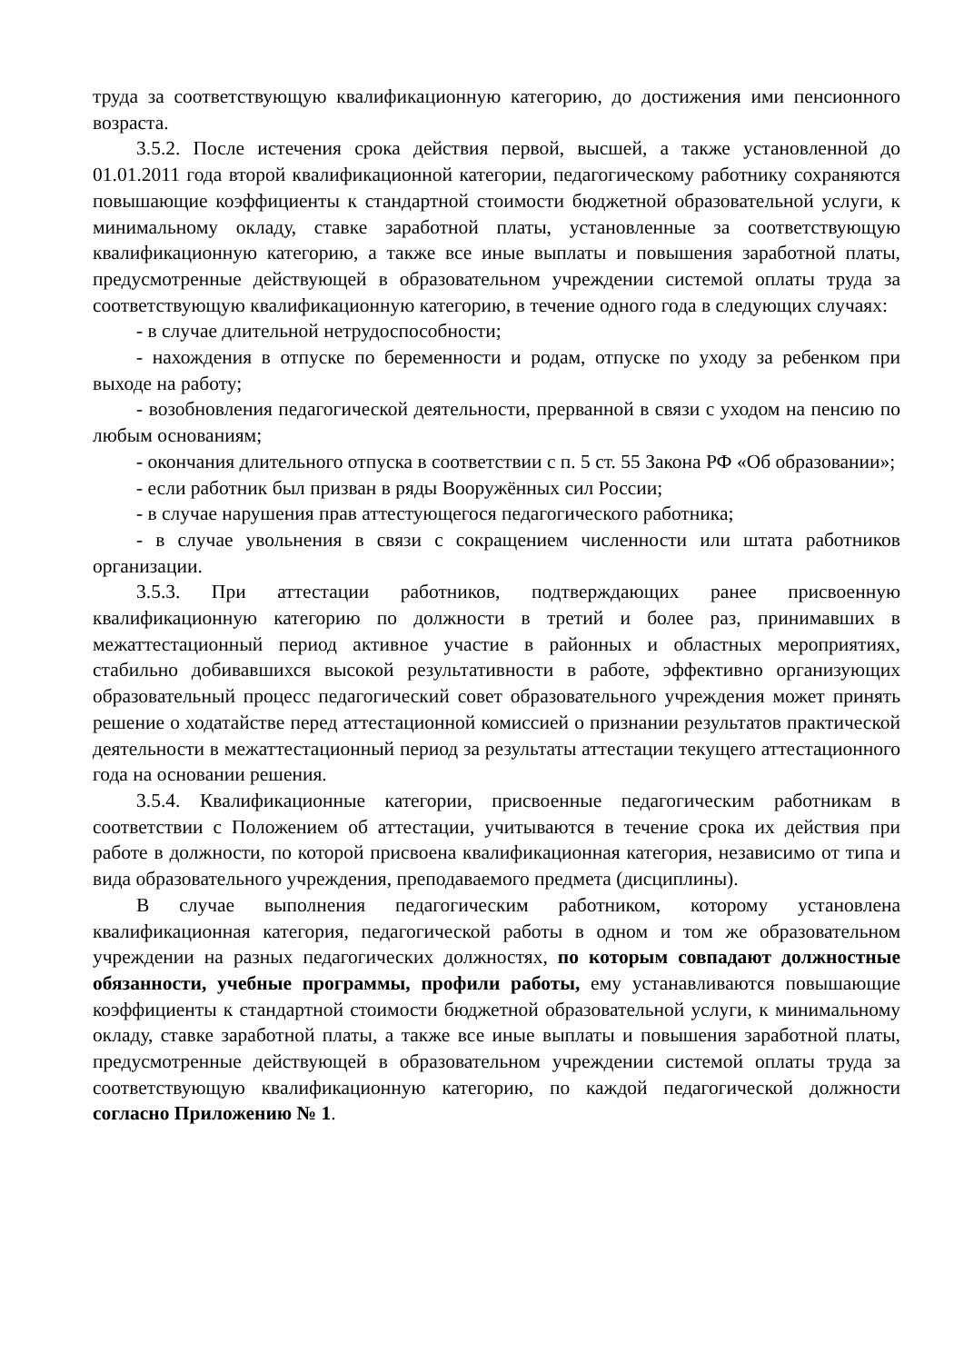труда за соответствующую квалификационную категорию, до достижения ими пенсионного возраста.
3.5.2. После истечения срока действия первой, высшей, а также установленной до 01.01.2011 года второй квалификационной категории, педагогическому работнику сохраняются повышающие коэффициенты к стандартной стоимости бюджетной образовательной услуги, к минимальному окладу, ставке заработной платы, установленные за соответствующую квалификационную категорию, а также все иные выплаты и повышения заработной платы, предусмотренные действующей в образовательном учреждении системой оплаты труда за соответствующую квалификационную категорию, в течение одного года в следующих случаях:
- в случае длительной нетрудоспособности;
- нахождения в отпуске по беременности и родам, отпуске по уходу за ребенком при выходе на работу;
- возобновления педагогической деятельности, прерванной в связи с уходом на пенсию по любым основаниям;
- окончания длительного отпуска в соответствии с п. 5 ст. 55 Закона РФ «Об образовании»;
- если работник был призван в ряды Вооружённых сил России;
- в случае нарушения прав аттестующегося педагогического работника;
- в случае увольнения в связи с сокращением численности или штата работников организации.
3.5.3. При аттестации работников, подтверждающих ранее присвоенную квалификационную категорию по должности в третий и более раз, принимавших в межаттестационный период активное участие в районных и областных мероприятиях, стабильно добивавшихся высокой результативности в работе, эффективно организующих образовательный процесс педагогический совет образовательного учреждения может принять решение о ходатайстве перед аттестационной комиссией о признании результатов практической деятельности в межаттестационный период за результаты аттестации текущего аттестационного года на основании решения.
3.5.4. Квалификационные категории, присвоенные педагогическим работникам в соответствии с Положением об аттестации, учитываются в течение срока их действия при работе в должности, по которой присвоена квалификационная категория, независимо от типа и вида образовательного учреждения, преподаваемого предмета (дисциплины).
В случае выполнения педагогическим работником, которому установлена квалификационная категория, педагогической работы в одном и том же образовательном учреждении на разных педагогических должностях, по которым совпадают должностные обязанности, учебные программы, профили работы, ему устанавливаются повышающие коэффициенты к стандартной стоимости бюджетной образовательной услуги, к минимальному окладу, ставке заработной платы, а также все иные выплаты и повышения заработной платы, предусмотренные действующей в образовательном учреждении системой оплаты труда за соответствующую квалификационную категорию, по каждой педагогической должности согласно Приложению № 1.